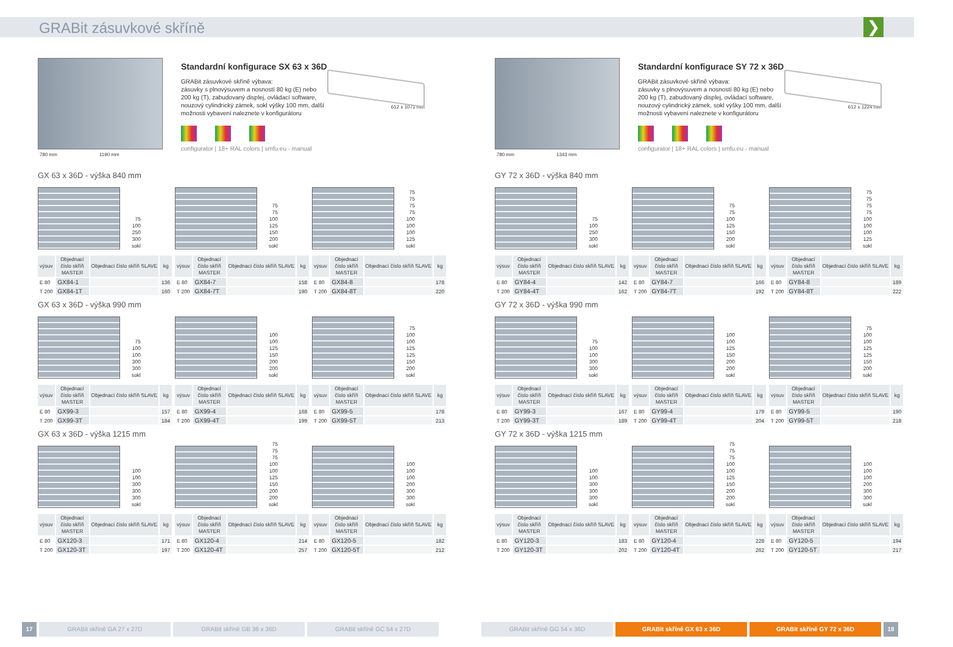GRABit zásuvkové skříně ❯
780 mm 1190 mm
Standardní konfigurace SX 63 x 36D
GRABit zásuvkové skříně výbava:
zásuvky s plnovýsuvem a nosností 80 kg (E) nebo 200 kg (T), zabudovaný displej, ovládací software, nouzový cylindrický zámek, sokl výšky 100 mm, další možnosti vybavení naleznete v konfigurátoru
configurator | 18+ RAL colors | smfu.eu - manual
612 x 1071 mm
GX 63 x 36D - výška 840 mm
75
100
250
300
sokl
| výsuv | Objednací číslo skříň MASTER | Objednací číslo skříň SLAVE | kg |
| --- | --- | --- | --- |
| E 80 | GX84-1 | | 136 |
| T 200 | GX84-1T | | 160 |
75
75
100
125
150
200
sokl
| výsuv | Objednací číslo skříň MASTER | Objednací číslo skříň SLAVE | kg |
| --- | --- | --- | --- |
| E 80 | GX84-7 | | 158 |
| T 200 | GX84-7T | | 190 |
75
75
75
75
100
100
100
125
sokl
| výsuv | Objednací číslo skříň MASTER | Objednací číslo skříň SLAVE | kg |
| --- | --- | --- | --- |
| E 80 | GX84-8 | | 178 |
| T 200 | GX84-8T | | 220 |
GX 63 x 36D - výška 990 mm
75
100
100
300
300
sokl
| výsuv | Objednací číslo skříň MASTER | Objednací číslo skříň SLAVE | kg |
| --- | --- | --- | --- |
| E 80 | GX99-3 | | 157 |
| T 200 | GX99-3T | | 184 |
100
100
125
150
200
200
sokl
| výsuv | Objednací číslo skříň MASTER | Objednací číslo skříň SLAVE | kg |
| --- | --- | --- | --- |
| E 80 | GX99-4 | | 168 |
| T 200 | GX99-4T | | 199 |
75
100
100
125
125
150
200
sokl
| výsuv | Objednací číslo skříň MASTER | Objednací číslo skříň SLAVE | kg |
| --- | --- | --- | --- |
| E 80 | GX99-5 | | 178 |
| T 200 | GX99-5T | | 213 |
GX 63 x 36D - výška 1215 mm
100
100
300
300
300
sokl
| výsuv | Objednací číslo skříň MASTER | Objednací číslo skříň SLAVE | kg |
| --- | --- | --- | --- |
| E 80 | GX120-3 | | 171 |
| T 200 | GX120-3T | | 197 |
75
75
75
100
100
125
150
200
200
sokl
| výsuv | Objednací číslo skříň MASTER | Objednací číslo skříň SLAVE | kg |
| --- | --- | --- | --- |
| E 80 | GX120-4 | | 214 |
| T 200 | GX120-4T | | 257 |
100
100
100
200
300
300
sokl
| výsuv | Objednací číslo skříň MASTER | Objednací číslo skříň SLAVE | kg |
| --- | --- | --- | --- |
| E 80 | GX120-5 | | 182 |
| T 200 | GX120-5T | | 212 |
780 mm 1343 mm
Standardní konfigurace SY 72 x 36D
GRABit zásuvkové skříně výbava:
zásuvky s plnovýsuvem a nosností 80 kg (E) nebo 200 kg (T), zabudovaný displej, ovládací software, nouzový cylindrický zámek, sokl výšky 100 mm, další možnosti vybavení naleznete v konfigurátoru
configurator | 18+ RAL colors | smfu.eu - manual
612 x 1224 mm
GY 72 x 36D - výška 840 mm
75
100
250
300
sokl
| výsuv | Objednací číslo skříň MASTER | Objednací číslo skříň SLAVE | kg |
| --- | --- | --- | --- |
| E 80 | GY84-4 | | 142 |
| T 200 | GY84-4T | | 162 |
75
75
100
125
150
200
sokl
| výsuv | Objednací číslo skříň MASTER | Objednací číslo skříň SLAVE | kg |
| --- | --- | --- | --- |
| E 80 | GY84-7 | | 166 |
| T 200 | GY84-7T | | 192 |
75
75
75
75
100
100
100
125
sokl
| výsuv | Objednací číslo skříň MASTER | Objednací číslo skříň SLAVE | kg |
| --- | --- | --- | --- |
| E 80 | GY84-8 | | 189 |
| T 200 | GY84-8T | | 222 |
GY 72 x 36D - výška 990 mm
75
100
100
300
300
sokl
| výsuv | Objednací číslo skříň MASTER | Objednací číslo skříň SLAVE | kg |
| --- | --- | --- | --- |
| E 80 | GY99-3 | | 167 |
| T 200 | GY99-3T | | 189 |
100
100
125
150
200
200
sokl
| výsuv | Objednací číslo skříň MASTER | Objednací číslo skříň SLAVE | kg |
| --- | --- | --- | --- |
| E 80 | GY99-4 | | 179 |
| T 200 | GY99-4T | | 204 |
75
100
100
125
125
150
200
sokl
| výsuv | Objednací číslo skříň MASTER | Objednací číslo skříň SLAVE | kg |
| --- | --- | --- | --- |
| E 80 | GY99-5 | | 190 |
| T 200 | GY99-5T | | 218 |
GY 72 x 36D - výška 1215 mm
100
100
300
300
300
sokl
| výsuv | Objednací číslo skříň MASTER | Objednací číslo skříň SLAVE | kg |
| --- | --- | --- | --- |
| E 80 | GY120-3 | | 183 |
| T 200 | GY120-3T | | 202 |
75
75
75
100
100
125
150
200
200
sokl
| výsuv | Objednací číslo skříň MASTER | Objednací číslo skříň SLAVE | kg |
| --- | --- | --- | --- |
| E 80 | GY120-4 | | 228 |
| T 200 | GY120-4T | | 262 |
100
100
100
200
300
300
sokl
| výsuv | Objednací číslo skříň MASTER | Objednací číslo skříň SLAVE | kg |
| --- | --- | --- | --- |
| E 80 | GY120-5 | | 194 |
| T 200 | GY120-5T | | 217 |
17 GRABit skříně GA 27 x 27D GRABit skříně GB 36 x 36D GRABit skříně GC 54 x 27D GRABit skříně GG 54 x 36D GRABit skříně GX 63 x 36D GRABit skříně GY 72 x 36D 18